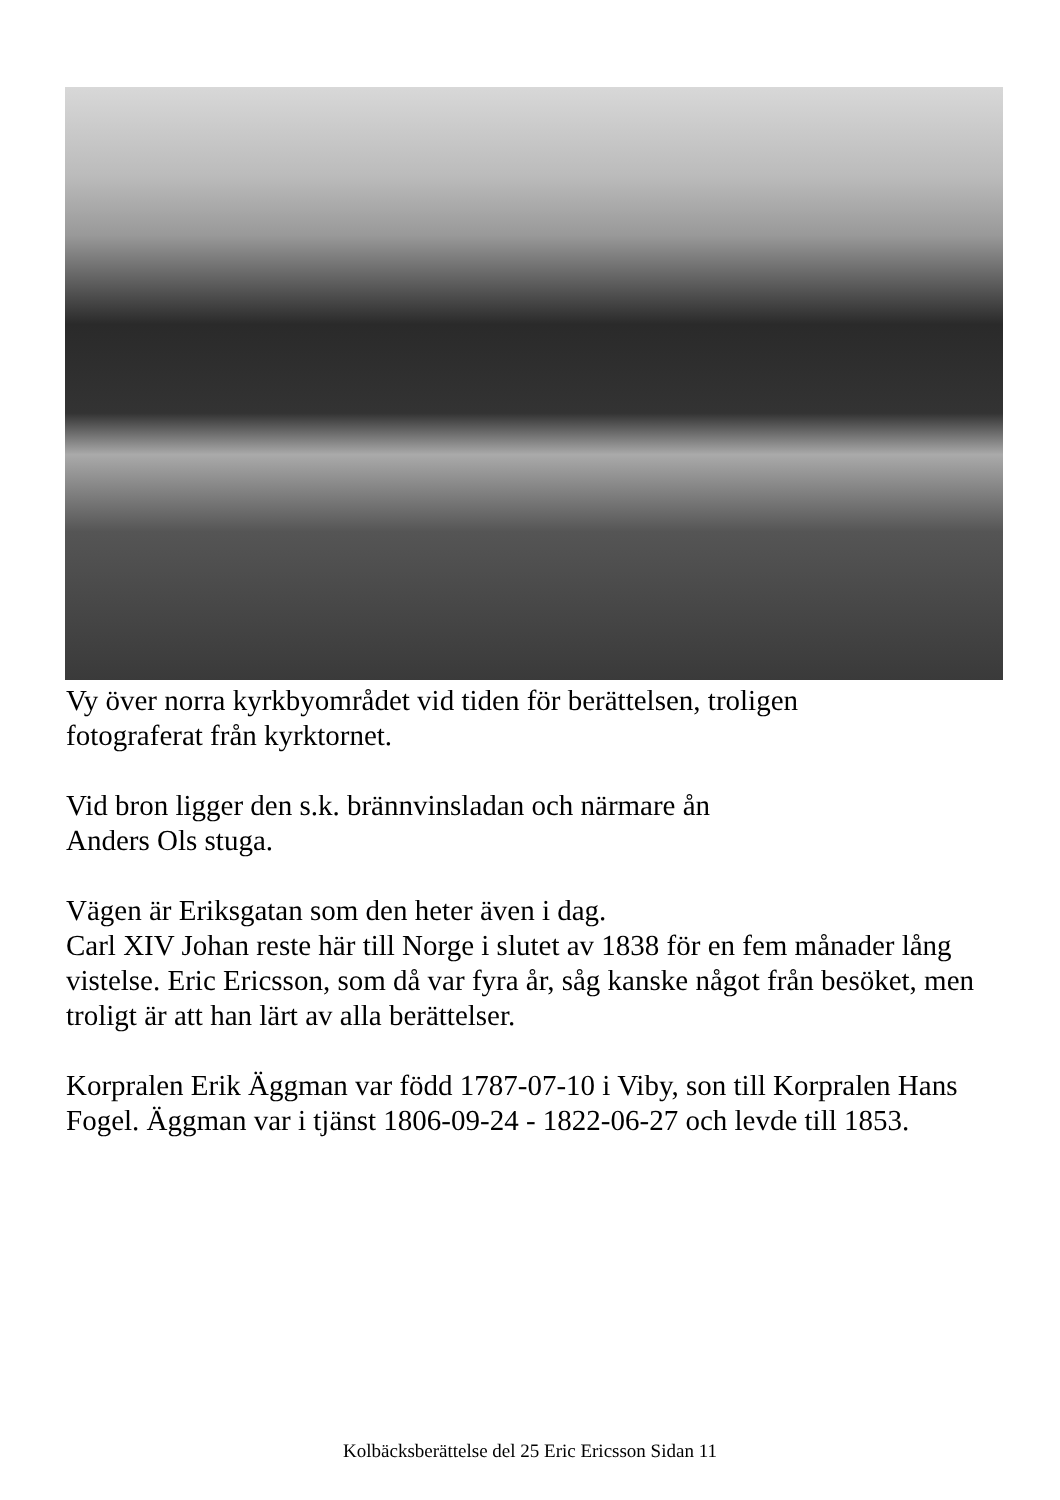Vy över norra kyrkbyområdet vid tiden för berättelsen, troligen
fotograferat från kyrktornet.
Vid bron ligger den s.k. brännvinsladan och närmare ån
Anders Ols stuga.
Vägen är Eriksgatan som den heter även i dag.
Carl XIV Johan reste här till Norge i slutet av 1838 för en fem månader lång vistelse. Eric Ericsson, som då var fyra år, såg kanske något från besöket, men troligt är att han lärt av alla berättelser.
Korpralen Erik Äggman var född 1787-07-10 i Viby, son till Korpralen Hans Fogel. Äggman var i tjänst 1806-09-24 - 1822-06-27 och levde till 1853.
Kolbäcksberättelse del 25 Eric Ericsson Sidan 11